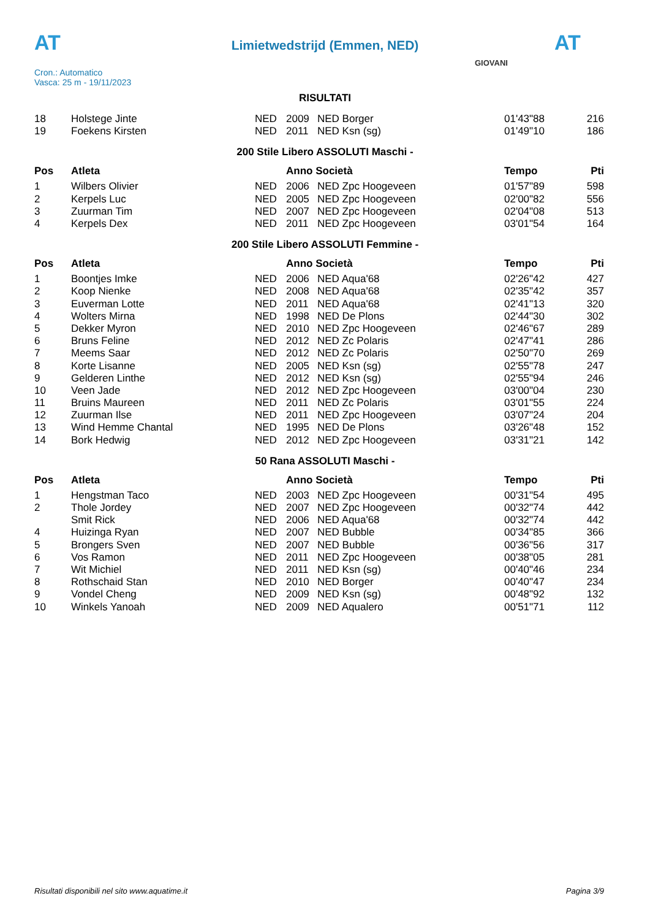AT
Limietwedstrijd (Emmen, NED) AT
Cron.: Automatico
Vasca: 25 m - 19/11/2023
GIOVANI
RISULTATI
| 18 | Holstege Jinte | NED | 2009 | NED Borger | 01'43"88 | 216 |
| 19 | Foekens Kirsten | NED | 2011 | NED Ksn (sg) | 01'49"10 | 186 |
200 Stile Libero ASSOLUTI Maschi -
| Pos | Atleta | | Anno Società | | Tempo | Pti |
| --- | --- | --- | --- | --- | --- | --- |
| 1 | Wilbers Olivier | NED | 2006 | NED Zpc Hoogeveen | 01'57"89 | 598 |
| 2 | Kerpels Luc | NED | 2005 | NED Zpc Hoogeveen | 02'00"82 | 556 |
| 3 | Zuurman Tim | NED | 2007 | NED Zpc Hoogeveen | 02'04"08 | 513 |
| 4 | Kerpels Dex | NED | 2011 | NED Zpc Hoogeveen | 03'01"54 | 164 |
200 Stile Libero ASSOLUTI Femmine -
| Pos | Atleta | | Anno Società | | Tempo | Pti |
| --- | --- | --- | --- | --- | --- | --- |
| 1 | Boontjes Imke | NED | 2006 | NED Aqua'68 | 02'26"42 | 427 |
| 2 | Koop Nienke | NED | 2008 | NED Aqua'68 | 02'35"42 | 357 |
| 3 | Euverman Lotte | NED | 2011 | NED Aqua'68 | 02'41"13 | 320 |
| 4 | Wolters Mirna | NED | 1998 | NED De Plons | 02'44"30 | 302 |
| 5 | Dekker Myron | NED | 2010 | NED Zpc Hoogeveen | 02'46"67 | 289 |
| 6 | Bruns Feline | NED | 2012 | NED Zc Polaris | 02'47"41 | 286 |
| 7 | Meems Saar | NED | 2012 | NED Zc Polaris | 02'50"70 | 269 |
| 8 | Korte Lisanne | NED | 2005 | NED Ksn (sg) | 02'55"78 | 247 |
| 9 | Gelderen Linthe | NED | 2012 | NED Ksn (sg) | 02'55"94 | 246 |
| 10 | Veen Jade | NED | 2012 | NED Zpc Hoogeveen | 03'00"04 | 230 |
| 11 | Bruins Maureen | NED | 2011 | NED Zc Polaris | 03'01"55 | 224 |
| 12 | Zuurman Ilse | NED | 2011 | NED Zpc Hoogeveen | 03'07"24 | 204 |
| 13 | Wind Hemme Chantal | NED | 1995 | NED De Plons | 03'26"48 | 152 |
| 14 | Bork Hedwig | NED | 2012 | NED Zpc Hoogeveen | 03'31"21 | 142 |
50 Rana ASSOLUTI Maschi -
| Pos | Atleta | | Anno Società | | Tempo | Pti |
| --- | --- | --- | --- | --- | --- | --- |
| 1 | Hengstman Taco | NED | 2003 | NED Zpc Hoogeveen | 00'31"54 | 495 |
| 2 | Thole Jordey | NED | 2007 | NED Zpc Hoogeveen | 00'32"74 | 442 |
| | Smit Rick | NED | 2006 | NED Aqua'68 | 00'32"74 | 442 |
| 4 | Huizinga Ryan | NED | 2007 | NED Bubble | 00'34"85 | 366 |
| 5 | Brongers Sven | NED | 2007 | NED Bubble | 00'36"56 | 317 |
| 6 | Vos Ramon | NED | 2011 | NED Zpc Hoogeveen | 00'38"05 | 281 |
| 7 | Wit Michiel | NED | 2011 | NED Ksn (sg) | 00'40"46 | 234 |
| 8 | Rothschaid Stan | NED | 2010 | NED Borger | 00'40"47 | 234 |
| 9 | Vondel Cheng | NED | 2009 | NED Ksn (sg) | 00'48"92 | 132 |
| 10 | Winkels Yanoah | NED | 2009 | NED Aqualero | 00'51"71 | 112 |
Risultati disponibili nel sito www.aquatime.it Pagina 3/9